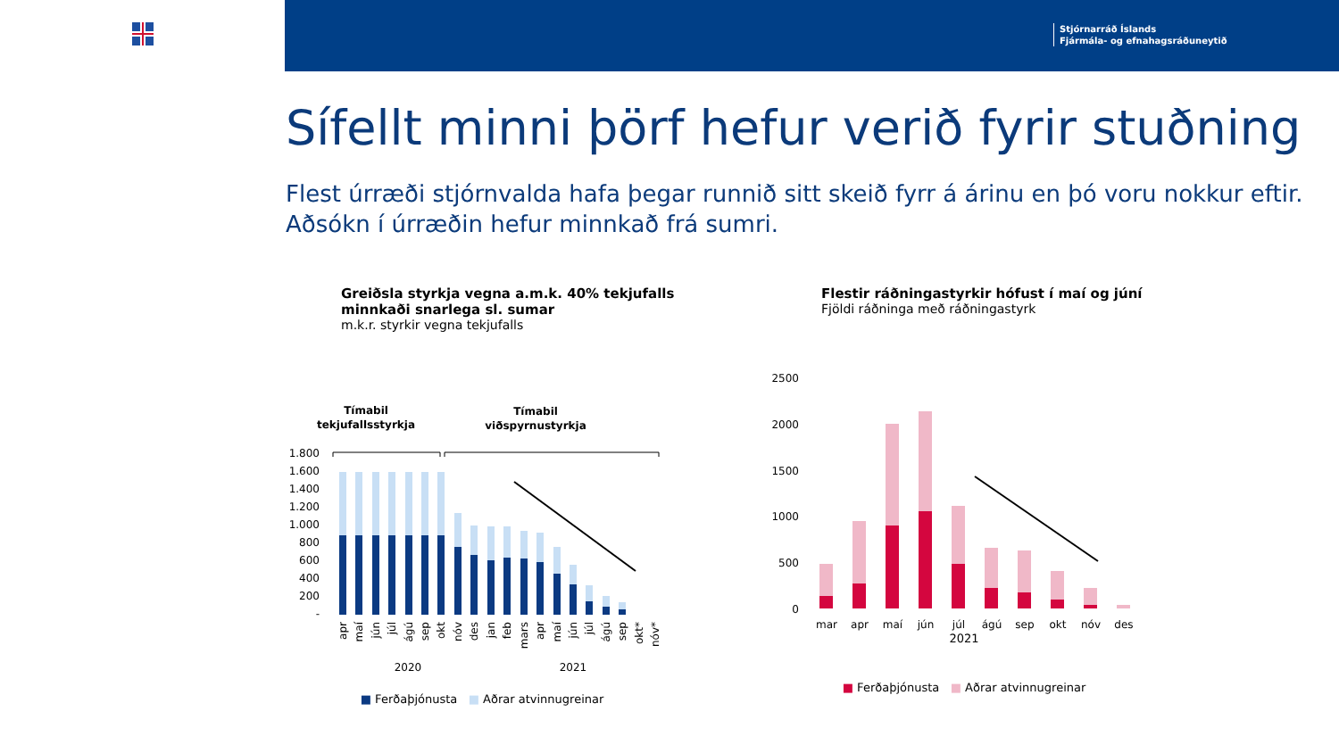Stjórnarráð Íslands
Fjármála- og efnahagsráðuneytið
Sífellt minni þörf hefur verið fyrir stuðning
Flest úrræði stjórnvalda hafa þegar runnið sitt skeið fyrr á árinu en þó voru nokkur eftir.
Aðsókn í úrræðin hefur minnkað frá sumri.
Greiðsla styrkja vegna a.m.k. 40% tekjufalls
minnkaði snarlega sl. sumar
m.k.r. styrkir vegna tekjufalls
Tímabil
tekjufallsstyrkja
Tímabil
viðspyrnustyrkja
1.800
1.600
1.400
1.200
1.000
800
600
400
200
-
apr
maí
jún
júl
ágú
sep
okt
nóv
des
jan
feb
mars
apr
maí
jún
júl
ágú
sep
okt*
nóv*
2020
2021
■ Ferðaþjónusta ■ Aðrar atvinnugreinar
Flestir ráðningastyrkir hófust í maí og júní
Fjöldi ráðninga með ráðningastyrk
2500
2000
1500
1000
500
0
mar
apr
maí
jún
júl
ágú
sep
okt
nóv
des
2021
■ Ferðaþjónusta ■ Aðrar atvinnugreinar